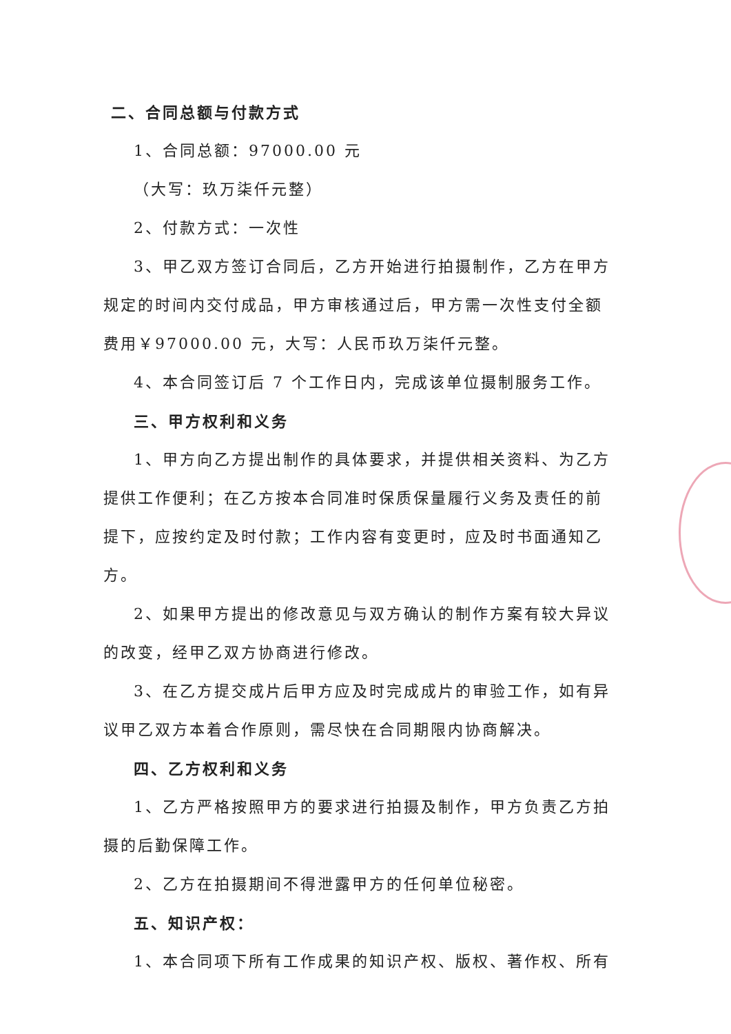二、合同总额与付款方式
1、合同总额：97000.00 元
（大写：玖万柒仟元整）
2、付款方式：一次性
3、甲乙双方签订合同后，乙方开始进行拍摄制作，乙方在甲方规定的时间内交付成品，甲方审核通过后，甲方需一次性支付全额费用￥97000.00 元，大写：人民币玖万柒仟元整。
4、本合同签订后 7 个工作日内，完成该单位摄制服务工作。
三、甲方权利和义务
1、甲方向乙方提出制作的具体要求，并提供相关资料、为乙方提供工作便利；在乙方按本合同准时保质保量履行义务及责任的前提下，应按约定及时付款；工作内容有变更时，应及时书面通知乙方。
2、如果甲方提出的修改意见与双方确认的制作方案有较大异议的改变，经甲乙双方协商进行修改。
3、在乙方提交成片后甲方应及时完成成片的审验工作，如有异议甲乙双方本着合作原则，需尽快在合同期限内协商解决。
四、乙方权利和义务
1、乙方严格按照甲方的要求进行拍摄及制作，甲方负责乙方拍摄的后勤保障工作。
2、乙方在拍摄期间不得泄露甲方的任何单位秘密。
五、知识产权：
1、本合同项下所有工作成果的知识产权、版权、著作权、所有